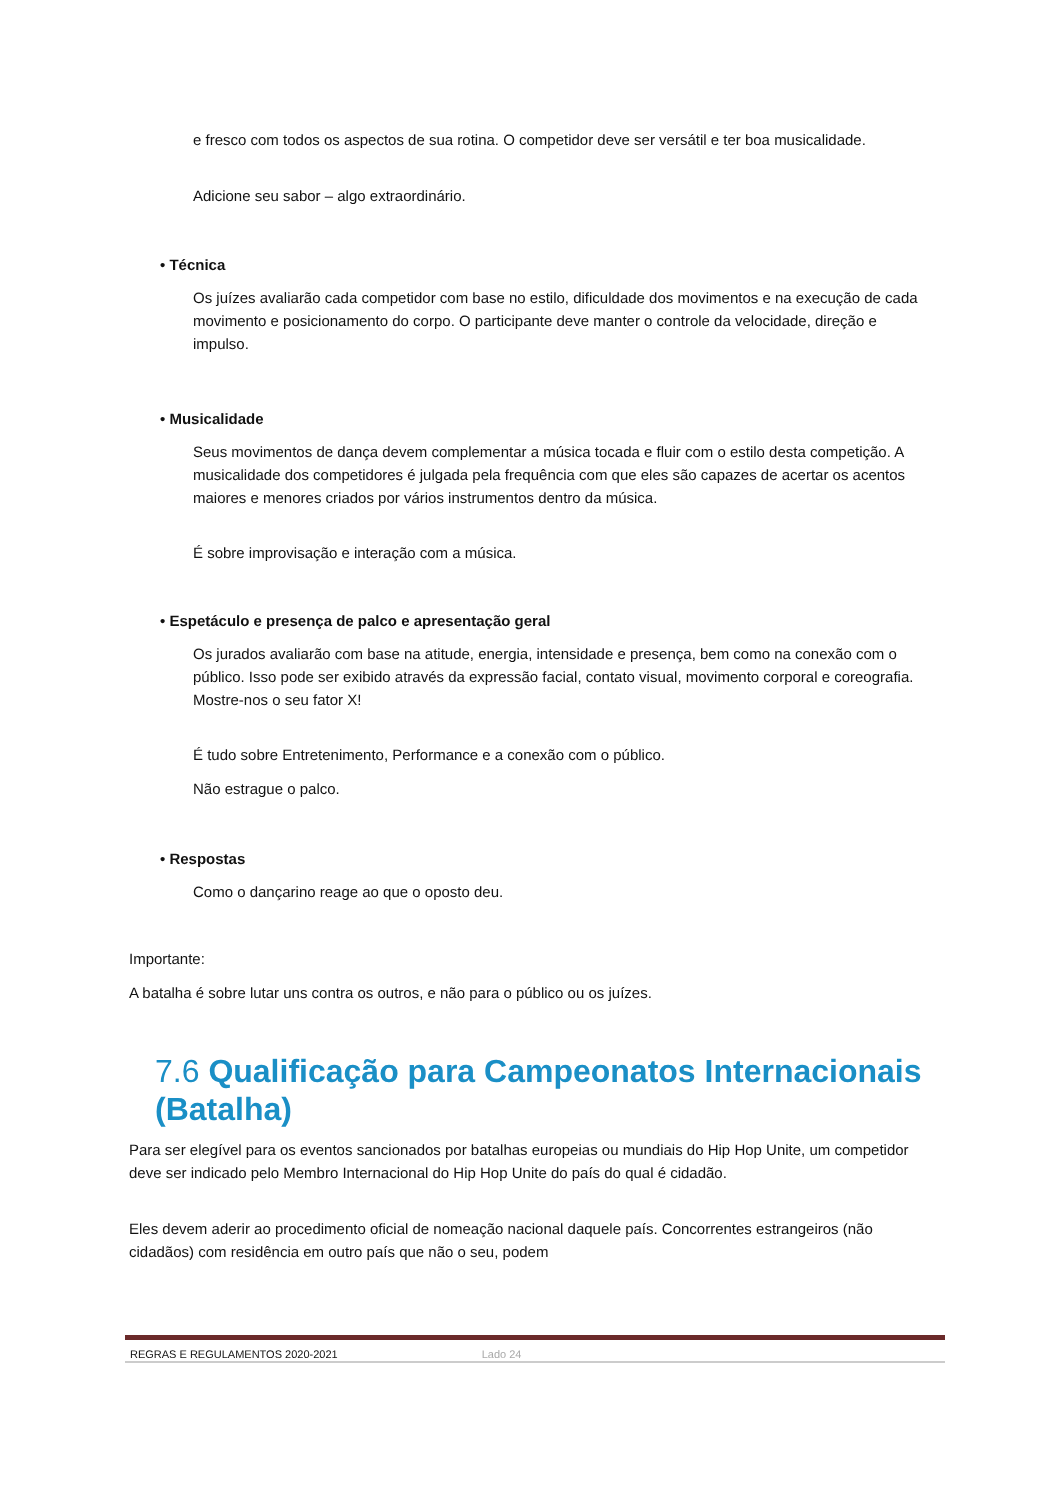e fresco com todos os aspectos de sua rotina. O competidor deve ser versátil e ter boa musicalidade.
Adicione seu sabor – algo extraordinário.
• Técnica
Os juízes avaliarão cada competidor com base no estilo, dificuldade dos movimentos e na execução de cada movimento e posicionamento do corpo. O participante deve manter o controle da velocidade, direção e impulso.
• Musicalidade
Seus movimentos de dança devem complementar a música tocada e fluir com o estilo desta competição. A musicalidade dos competidores é julgada pela frequência com que eles são capazes de acertar os acentos maiores e menores criados por vários instrumentos dentro da música.
É sobre improvisação e interação com a música.
• Espetáculo e presença de palco e apresentação geral
Os jurados avaliarão com base na atitude, energia, intensidade e presença, bem como na conexão com o público. Isso pode ser exibido através da expressão facial, contato visual, movimento corporal e coreografia. Mostre-nos o seu fator X!
É tudo sobre Entretenimento, Performance e a conexão com o público.
Não estrague o palco.
• Respostas
Como o dançarino reage ao que o oposto deu.
Importante:
A batalha é sobre lutar uns contra os outros, e não para o público ou os juízes.
7.6 Qualificação para Campeonatos Internacionais (Batalha)
Para ser elegível para os eventos sancionados por batalhas europeias ou mundiais do Hip Hop Unite, um competidor deve ser indicado pelo Membro Internacional do Hip Hop Unite do país do qual é cidadão.
Eles devem aderir ao procedimento oficial de nomeação nacional daquele país. Concorrentes estrangeiros (não cidadãos) com residência em outro país que não o seu, podem
REGRAS E REGULAMENTOS 2020-2021 Lado 24